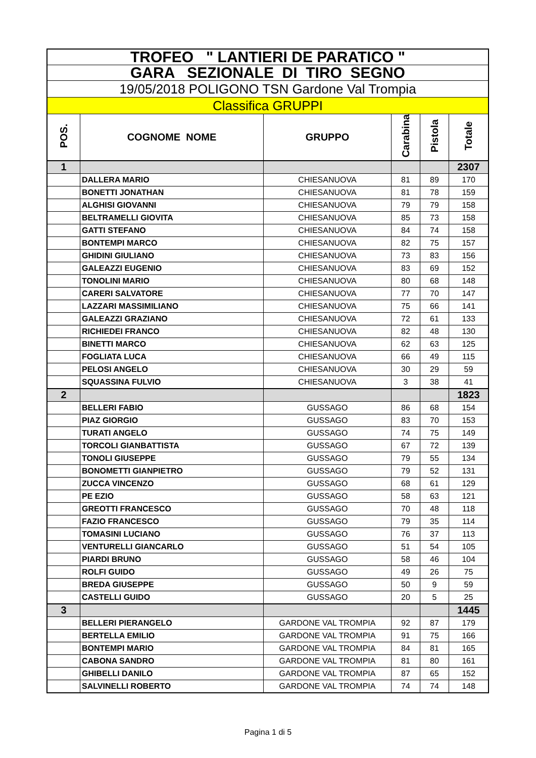| TROFEO " LANTIERI DE PARATICO " | | | | | |
| GARA SEZIONALE DI TIRO SEGNO | | | | | |
| 19/05/2018 POLIGONO TSN Gardone Val Trompia | | | | | |
| Classifica GRUPPI | | | | | |
| POS. | COGNOME NOME | GRUPPO | Carabina | Pistola | Totale |
| 1 | | | | | 2307 |
| | DALLERA MARIO | CHIESANUOVA | 81 | 89 | 170 |
| | BONETTI JONATHAN | CHIESANUOVA | 81 | 78 | 159 |
| | ALGHISI GIOVANNI | CHIESANUOVA | 79 | 79 | 158 |
| | BELTRAMELLI GIOVITA | CHIESANUOVA | 85 | 73 | 158 |
| | GATTI STEFANO | CHIESANUOVA | 84 | 74 | 158 |
| | BONTEMPI MARCO | CHIESANUOVA | 82 | 75 | 157 |
| | GHIDINI GIULIANO | CHIESANUOVA | 73 | 83 | 156 |
| | GALEAZZI EUGENIO | CHIESANUOVA | 83 | 69 | 152 |
| | TONOLINI MARIO | CHIESANUOVA | 80 | 68 | 148 |
| | CARERI SALVATORE | CHIESANUOVA | 77 | 70 | 147 |
| | LAZZARI MASSIMILIANO | CHIESANUOVA | 75 | 66 | 141 |
| | GALEAZZI GRAZIANO | CHIESANUOVA | 72 | 61 | 133 |
| | RICHIEDEI FRANCO | CHIESANUOVA | 82 | 48 | 130 |
| | BINETTI MARCO | CHIESANUOVA | 62 | 63 | 125 |
| | FOGLIATA LUCA | CHIESANUOVA | 66 | 49 | 115 |
| | PELOSI ANGELO | CHIESANUOVA | 30 | 29 | 59 |
| | SQUASSINA FULVIO | CHIESANUOVA | 3 | 38 | 41 |
| 2 | | | | | 1823 |
| | BELLERI FABIO | GUSSAGO | 86 | 68 | 154 |
| | PIAZ GIORGIO | GUSSAGO | 83 | 70 | 153 |
| | TURATI ANGELO | GUSSAGO | 74 | 75 | 149 |
| | TORCOLI GIANBATTISTA | GUSSAGO | 67 | 72 | 139 |
| | TONOLI GIUSEPPE | GUSSAGO | 79 | 55 | 134 |
| | BONOMETTI GIANPIETRO | GUSSAGO | 79 | 52 | 131 |
| | ZUCCA VINCENZO | GUSSAGO | 68 | 61 | 129 |
| | PE EZIO | GUSSAGO | 58 | 63 | 121 |
| | GREOTTI FRANCESCO | GUSSAGO | 70 | 48 | 118 |
| | FAZIO FRANCESCO | GUSSAGO | 79 | 35 | 114 |
| | TOMASINI LUCIANO | GUSSAGO | 76 | 37 | 113 |
| | VENTURELLI GIANCARLO | GUSSAGO | 51 | 54 | 105 |
| | PIARDI BRUNO | GUSSAGO | 58 | 46 | 104 |
| | ROLFI GUIDO | GUSSAGO | 49 | 26 | 75 |
| | BREDA GIUSEPPE | GUSSAGO | 50 | 9 | 59 |
| | CASTELLI GUIDO | GUSSAGO | 20 | 5 | 25 |
| 3 | | | | | 1445 |
| | BELLERI PIERANGELO | GARDONE VAL TROMPIA | 92 | 87 | 179 |
| | BERTELLA EMILIO | GARDONE VAL TROMPIA | 91 | 75 | 166 |
| | BONTEMPI MARIO | GARDONE VAL TROMPIA | 84 | 81 | 165 |
| | CABONA SANDRO | GARDONE VAL TROMPIA | 81 | 80 | 161 |
| | GHIBELLI DANILO | GARDONE VAL TROMPIA | 87 | 65 | 152 |
| | SALVINELLI ROBERTO | GARDONE VAL TROMPIA | 74 | 74 | 148 |
Pagina 1 di 5